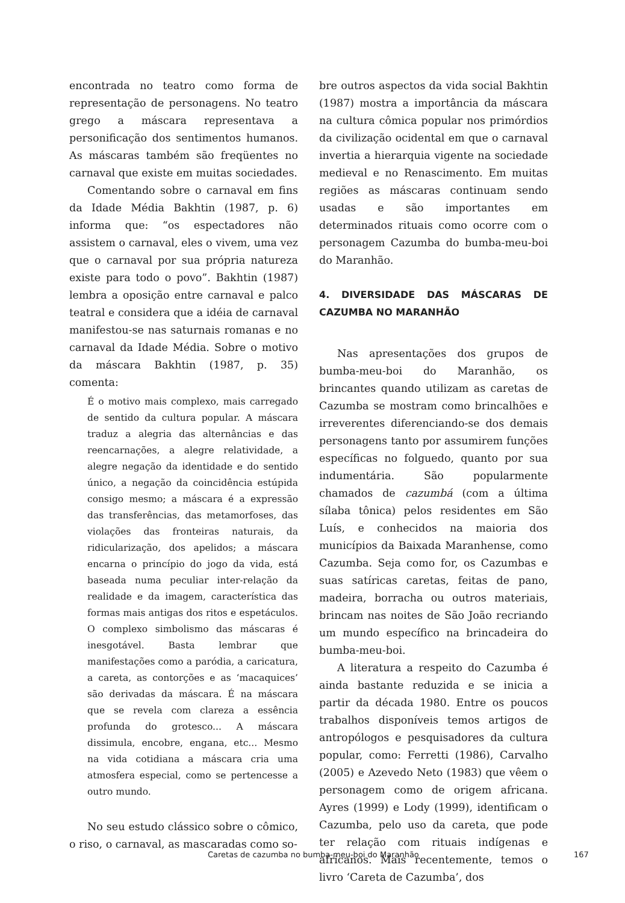encontrada no teatro como forma de representação de personagens. No teatro grego a máscara representava a personificação dos sentimentos humanos. As máscaras também são freqüentes no carnaval que existe em muitas sociedades.
Comentando sobre o carnaval em fins da Idade Média Bakhtin (1987, p. 6) informa que: “os espectadores não assistem o carnaval, eles o vivem, uma vez que o carnaval por sua própria natureza existe para todo o povo”. Bakhtin (1987) lembra a oposição entre carnaval e palco teatral e considera que a idéia de carnaval manifestou-se nas saturnais romanas e no carnaval da Idade Média. Sobre o motivo da máscara Bakhtin (1987, p. 35) comenta:
É o motivo mais complexo, mais carregado de sentido da cultura popular. A máscara traduz a alegria das alternâncias e das reencarnações, a alegre relatividade, a alegre negação da identidade e do sentido único, a negação da coincidência estúpida consigo mesmo; a máscara é a expressão das transferências, das metamorfoses, das violações das fronteiras naturais, da ridicularização, dos apelidos; a máscara encarna o princípio do jogo da vida, está baseada numa peculiar inter-relação da realidade e da imagem, característica das formas mais antigas dos ritos e espetáculos. O complexo simbolismo das máscaras é inesgotável. Basta lembrar que manifestações como a paródia, a caricatura, a careta, as contorções e as ‘macaquices’ são derivadas da máscara. É na máscara que se revela com clareza a essência profunda do grotesco... A máscara dissimula, encobre, engana, etc... Mesmo na vida cotidiana a máscara cria uma atmosfera especial, como se pertencesse a outro mundo.
No seu estudo clássico sobre o cômico, o riso, o carnaval, as mascaradas como so-
bre outros aspectos da vida social Bakhtin (1987) mostra a importância da máscara na cultura cômica popular nos primórdios da civilização ocidental em que o carnaval invertia a hierarquia vigente na sociedade medieval e no Renascimento. Em muitas regiões as máscaras continuam sendo usadas e são importantes em determinados rituais como ocorre com o personagem Cazumba do bumba-meu-boi do Maranhão.
4. DIVERSIDADE DAS MÁSCARAS DE CAZUMBA NO MARANHÃO
Nas apresentações dos grupos de bumba-meu-boi do Maranhão, os brincantes quando utilizam as caretas de Cazumba se mostram como brincalhões e irreverentes diferenciando-se dos demais personagens tanto por assumirem funções específicas no folguedo, quanto por sua indumentária. São popularmente chamados de cazumbá (com a última sílaba tônica) pelos residentes em São Luís, e conhecidos na maioria dos municípios da Baixada Maranhense, como Cazumba. Seja como for, os Cazumbas e suas satíricas caretas, feitas de pano, madeira, borracha ou outros materiais, brincam nas noites de São João recriando um mundo específico na brincadeira do bumba-meu-boi.
A literatura a respeito do Cazumba é ainda bastante reduzida e se inicia a partir da década 1980. Entre os poucos trabalhos disponíveis temos artigos de antropólogos e pesquisadores da cultura popular, como: Ferretti (1986), Carvalho (2005) e Azevedo Neto (1983) que vêem o personagem como de origem africana. Ayres (1999) e Lody (1999), identificam o Cazumba, pelo uso da careta, que pode ter relação com rituais indígenas e africanos. Mais recentemente, temos o livro ‘Careta de Cazumba’, dos
Caretas de cazumba no bumba-meu-boi do Maranhão 167